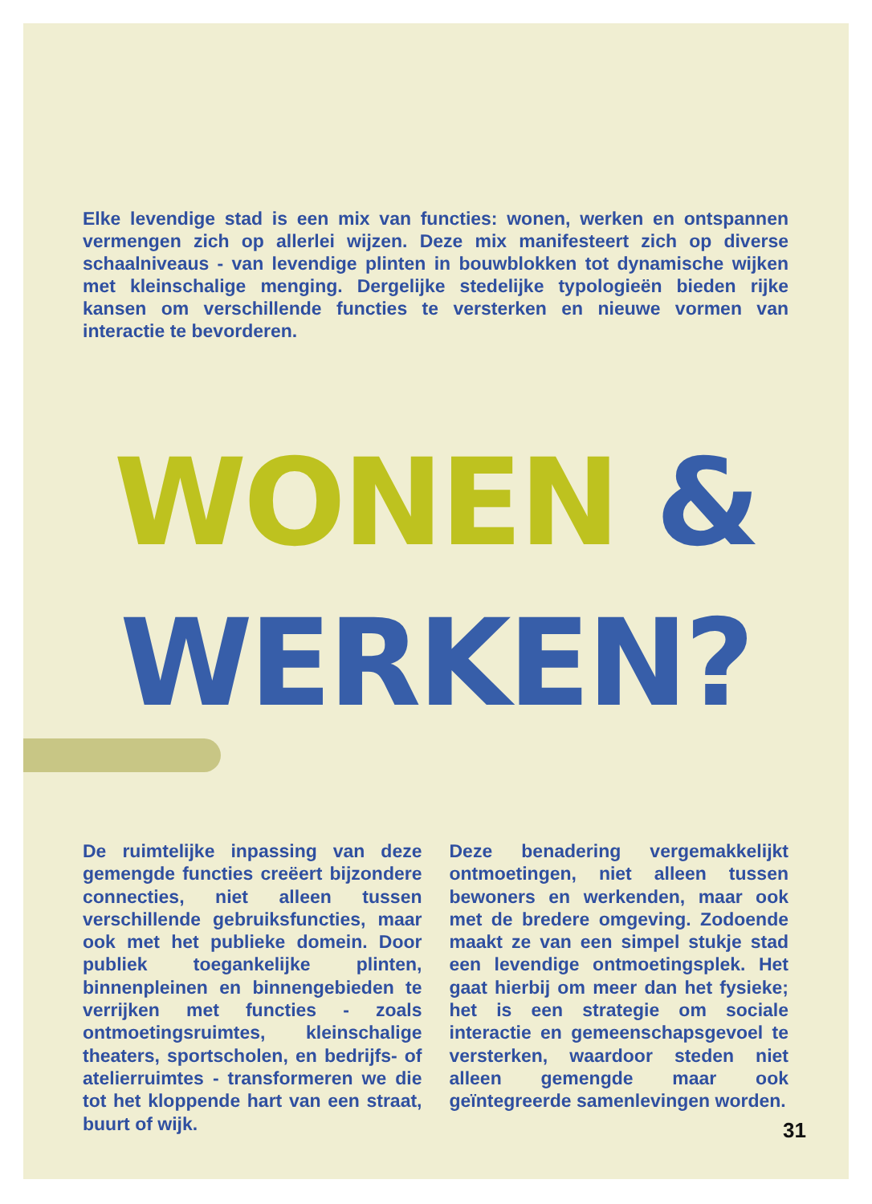Elke levendige stad is een mix van functies: wonen, werken en ontspannen vermengen zich op allerlei wijzen. Deze mix manifesteert zich op diverse schaalniveaus - van levendige plinten in bouwblokken tot dynamische wijken met kleinschalige menging. Dergelijke stedelijke typologieën bieden rijke kansen om verschillende functies te versterken en nieuwe vormen van interactie te bevorderen.
WONEN &
WERKEN?
De ruimtelijke inpassing van deze gemengde functies creëert bijzondere connecties, niet alleen tussen verschillende gebruiksfuncties, maar ook met het publieke domein. Door publiek toegankelijke plinten, binnenpleinen en binnengebieden te verrijken met functies - zoals ontmoetingsruimtes, kleinschalige theaters, sportscholen, en bedrijfs- of atelierruimtes - transformeren we die tot het kloppende hart van een straat, buurt of wijk.
Deze benadering vergemakkelijkt ontmoetingen, niet alleen tussen bewoners en werkenden, maar ook met de bredere omgeving. Zodoende maakt ze van een simpel stukje stad een levendige ontmoetingsplek. Het gaat hierbij om meer dan het fysieke; het is een strategie om sociale interactie en gemeenschapsgevoel te versterken, waardoor steden niet alleen gemengde maar ook geïntegreerde samenlevingen worden.
31